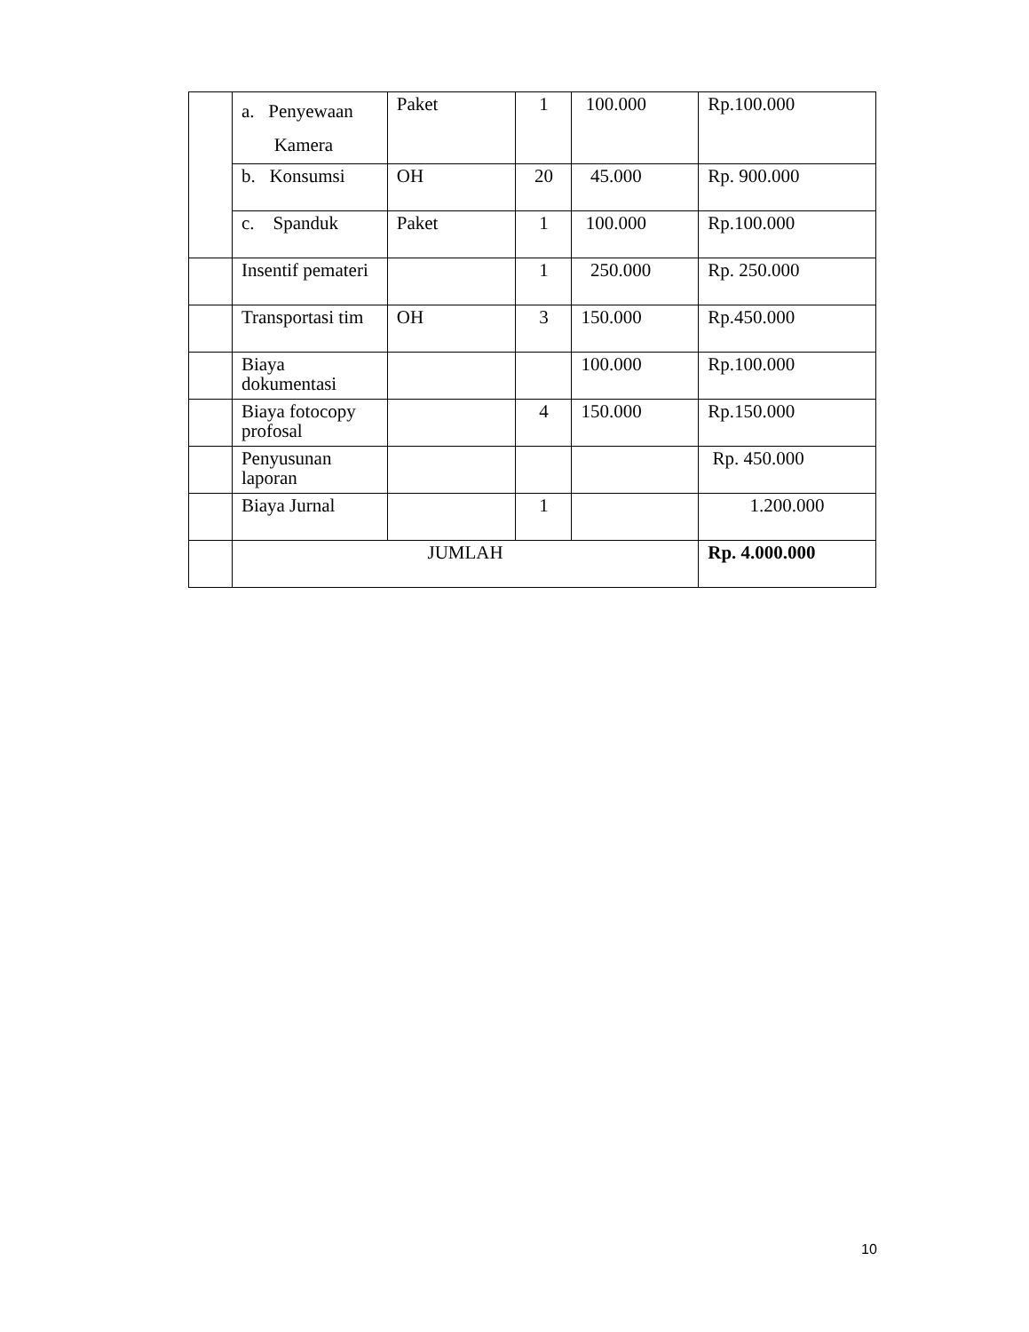| | a. Penyewaan Kamera | Paket | 1 | 100.000 | Rp.100.000 |
| | b. Konsumsi | OH | 20 | 45.000 | Rp. 900.000 |
| | c. Spanduk | Paket | 1 | 100.000 | Rp.100.000 |
| | Insentif pemateri | | 1 | 250.000 | Rp. 250.000 |
| | Transportasi tim | OH | 3 | 150.000 | Rp.450.000 |
| | Biaya dokumentasi | | | 100.000 | Rp.100.000 |
| | Biaya fotocopy profosal | | 4 | 150.000 | Rp.150.000 |
| | Penyusunan laporan | | | | Rp. 450.000 |
| | Biaya Jurnal | | 1 | | 1.200.000 |
| | JUMLAH | | | | Rp. 4.000.000 |
10